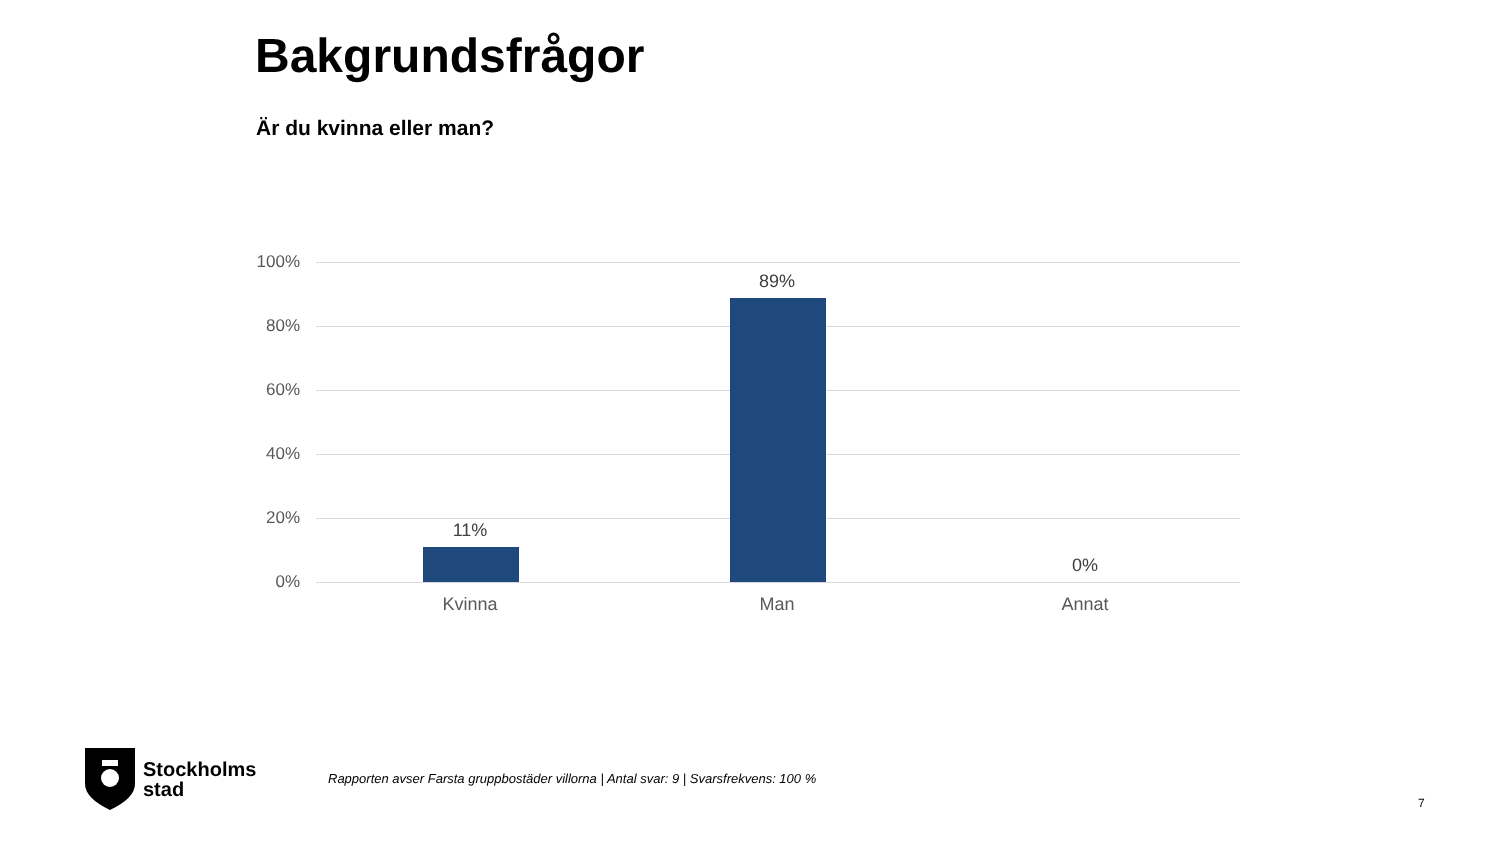Bakgrundsfrågor
Är du kvinna eller man?
100%
80%
60%
40%
20%
0%
11%
Kvinna
89%
Man
0%
Annat
Stockholms
stad
Rapporten avser Farsta gruppbostäder villorna | Antal svar: 9 | Svarsfrekvens: 100 %
7